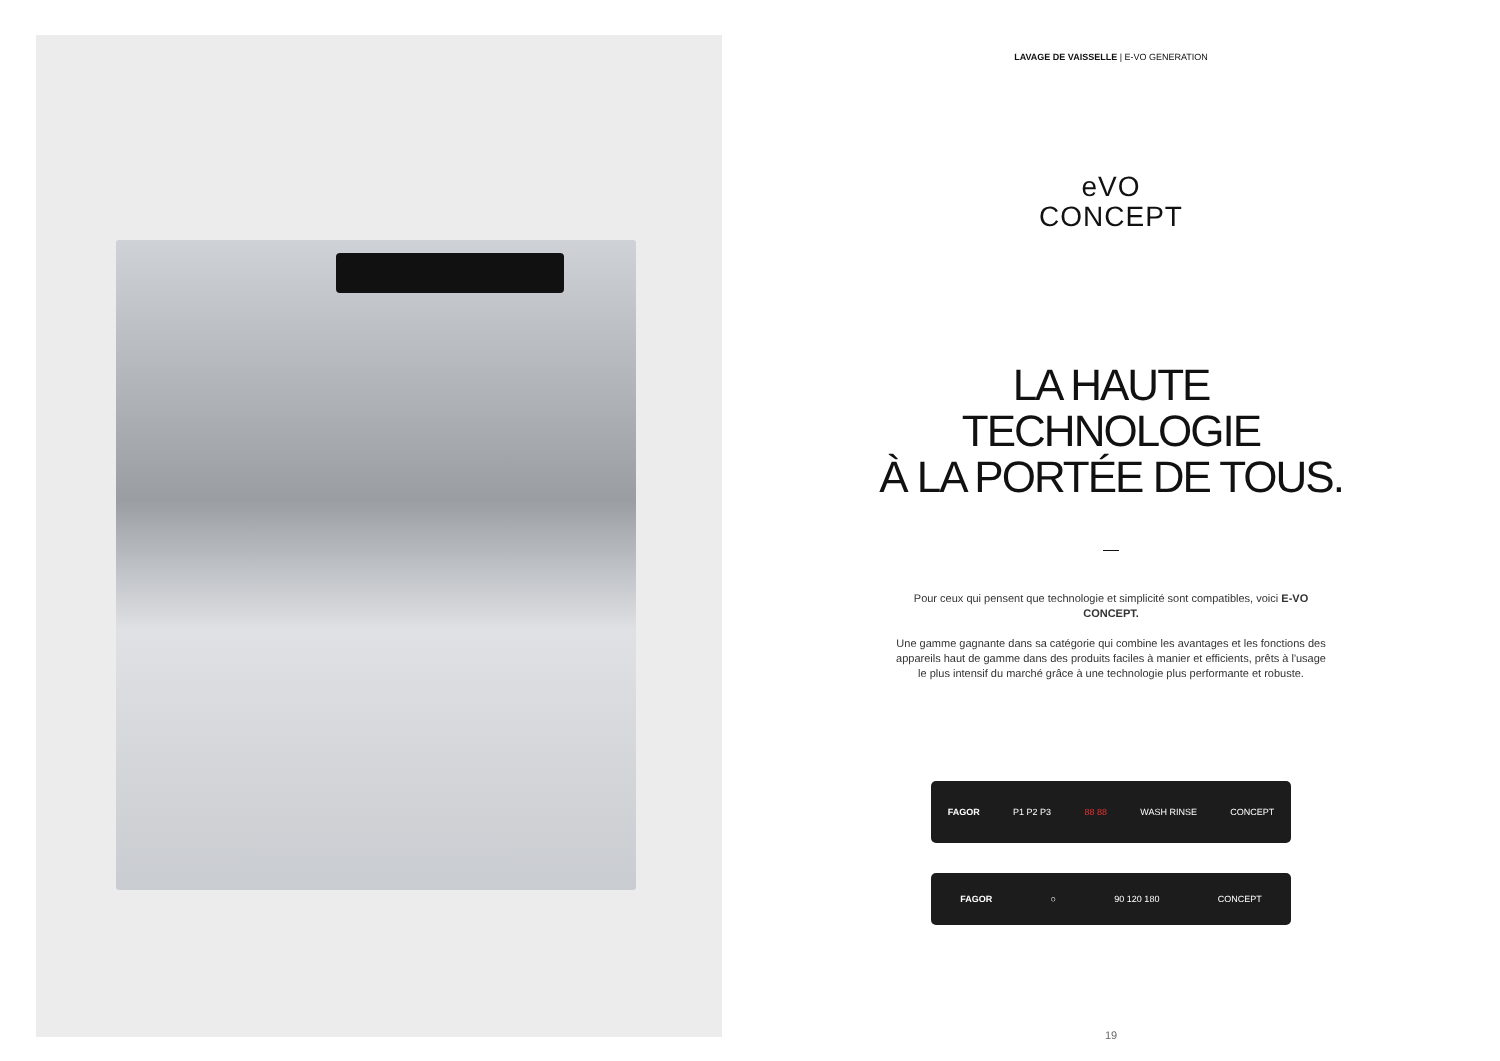LAVAGE DE VAISSELLE | E-VO GENERATION
eVO
CONCEPT
LA HAUTE
TECHNOLOGIE
À LA PORTÉE DE TOUS.
Pour ceux qui pensent que technologie et simplicité sont compatibles, voici E-VO CONCEPT.
Une gamme gagnante dans sa catégorie qui combine les avantages et les fonctions des appareils haut de gamme dans des produits faciles à manier et efficients, prêts à l'usage le plus intensif du marché grâce à une technologie plus performante et robuste.
FAGOR P1 P2 P3 88 88 WASH RINSE CONCEPT
FAGOR ○ 90 120 180 CONCEPT
19